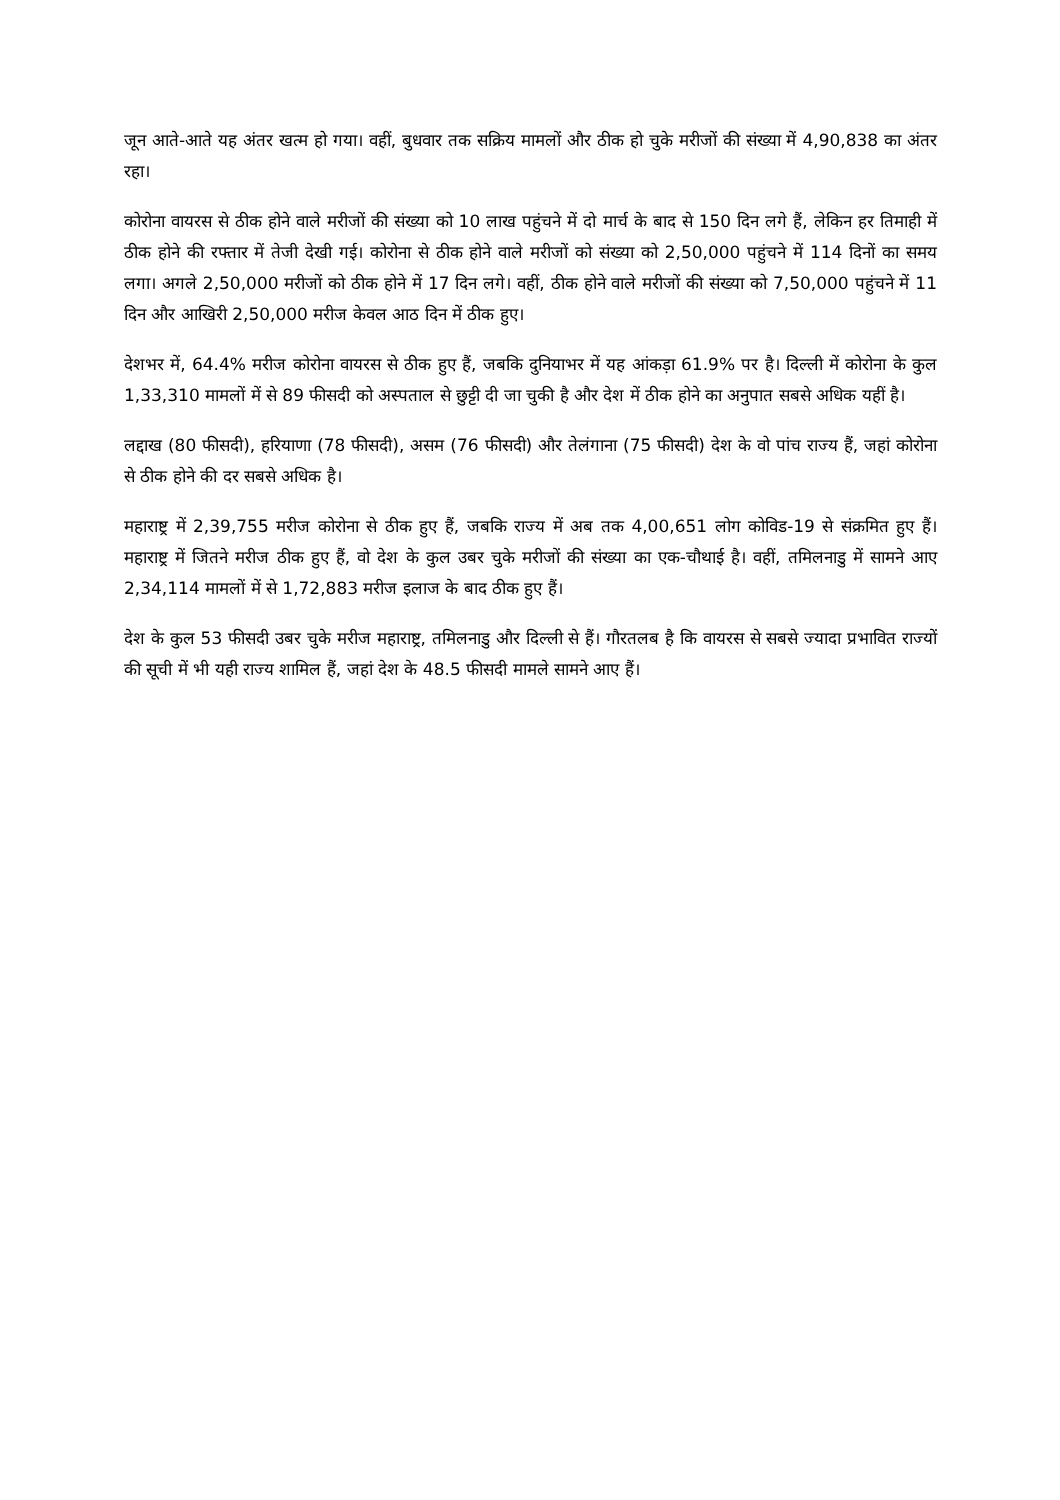जून आते-आते यह अंतर खत्म हो गया। वहीं, बुधवार तक सक्रिय मामलों और ठीक हो चुके मरीजों की संख्या में 4,90,838 का अंतर रहा।
कोरोना वायरस से ठीक होने वाले मरीजों की संख्या को 10 लाख पहुंचने में दो मार्च के बाद से 150 दिन लगे हैं, लेकिन हर तिमाही में ठीक होने की रफ्तार में तेजी देखी गई। कोरोना से ठीक होने वाले मरीजों को संख्या को 2,50,000 पहुंचने में 114 दिनों का समय लगा। अगले 2,50,000 मरीजों को ठीक होने में 17 दिन लगे। वहीं, ठीक होने वाले मरीजों की संख्या को 7,50,000 पहुंचने में 11 दिन और आखिरी 2,50,000 मरीज केवल आठ दिन में ठीक हुए।
देशभर में, 64.4% मरीज कोरोना वायरस से ठीक हुए हैं, जबकि दुनियाभर में यह आंकड़ा 61.9% पर है। दिल्ली में कोरोना के कुल 1,33,310 मामलों में से 89 फीसदी को अस्पताल से छुट्टी दी जा चुकी है और देश में ठीक होने का अनुपात सबसे अधिक यहीं है।
लद्दाख (80 फीसदी), हरियाणा (78 फीसदी), असम (76 फीसदी) और तेलंगाना (75 फीसदी) देश के वो पांच राज्य हैं, जहां कोरोना से ठीक होने की दर सबसे अधिक है।
महाराष्ट्र में 2,39,755 मरीज कोरोना से ठीक हुए हैं, जबकि राज्य में अब तक 4,00,651 लोग कोविड-19 से संक्रमित हुए हैं। महाराष्ट्र में जितने मरीज ठीक हुए हैं, वो देश के कुल उबर चुके मरीजों की संख्या का एक-चौथाई है। वहीं, तमिलनाडु में सामने आए 2,34,114 मामलों में से 1,72,883 मरीज इलाज के बाद ठीक हुए हैं।
देश के कुल 53 फीसदी उबर चुके मरीज महाराष्ट्र, तमिलनाडु और दिल्ली से हैं। गौरतलब है कि वायरस से सबसे ज्यादा प्रभावित राज्यों की सूची में भी यही राज्य शामिल हैं, जहां देश के 48.5 फीसदी मामले सामने आए हैं।